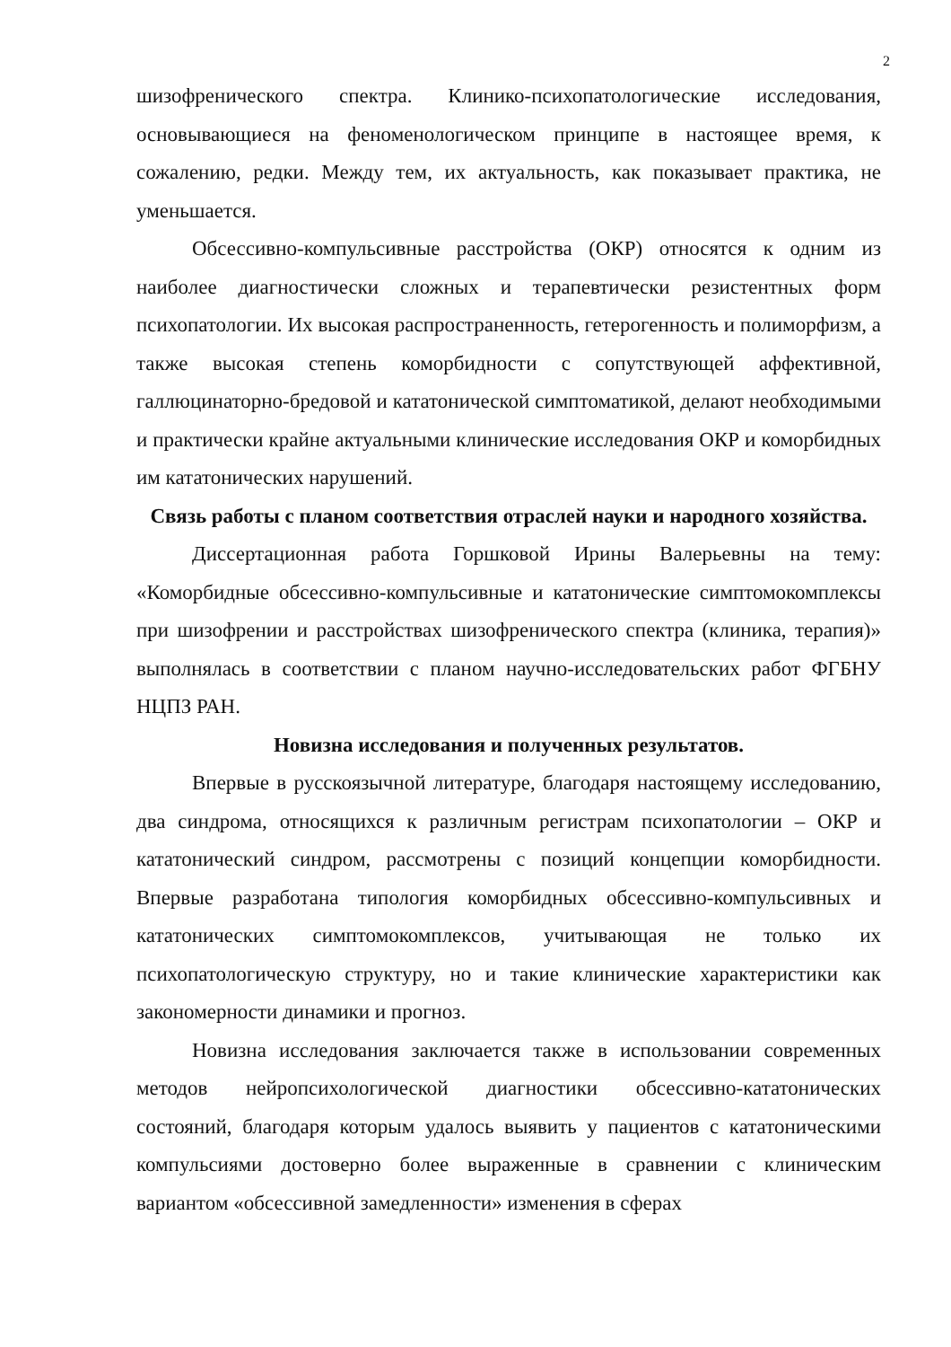2
шизофренического спектра. Клинико-психопатологические исследования, основывающиеся на феноменологическом принципе в настоящее время, к сожалению, редки. Между тем, их актуальность, как показывает практика, не уменьшается.
Обсессивно-компульсивные расстройства (ОКР) относятся к одним из наиболее диагностически сложных и терапевтически резистентных форм психопатологии. Их высокая распространенность, гетерогенность и полиморфизм, а также высокая степень коморбидности с сопутствующей аффективной, галлюцинаторно-бредовой и кататонической симптоматикой, делают необходимыми и практически крайне актуальными клинические исследования ОКР и коморбидных им кататонических нарушений.
Связь работы с планом соответствия отраслей науки и народного хозяйства.
Диссертационная работа Горшковой Ирины Валерьевны на тему: «Коморбидные обсессивно-компульсивные и кататонические симптомокомплексы при шизофрении и расстройствах шизофренического спектра (клиника, терапия)» выполнялась в соответствии с планом научно-исследовательских работ ФГБНУ НЦПЗ РАН.
Новизна исследования и полученных результатов.
Впервые в русскоязычной литературе, благодаря настоящему исследованию, два синдрома, относящихся к различным регистрам психопатологии – ОКР и кататонический синдром, рассмотрены с позиций концепции коморбидности. Впервые разработана типология коморбидных обсессивно-компульсивных и кататонических симптомокомплексов, учитывающая не только их психопатологическую структуру, но и такие клинические характеристики как закономерности динамики и прогноз.
Новизна исследования заключается также в использовании современных методов нейропсихологической диагностики обсессивно-кататонических состояний, благодаря которым удалось выявить у пациентов с кататоническими компульсиями достоверно более выраженные в сравнении с клиническим вариантом «обсессивной замедленности» изменения в сферах